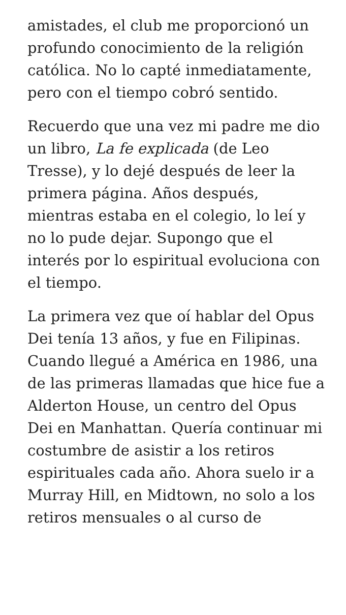amistades, el club me proporcionó un profundo conocimiento de la religión católica. No lo capté inmediatamente, pero con el tiempo cobró sentido.
Recuerdo que una vez mi padre me dio un libro, La fe explicada (de Leo Tresse), y lo dejé después de leer la primera página. Años después, mientras estaba en el colegio, lo leí y no lo pude dejar. Supongo que el interés por lo espiritual evoluciona con el tiempo.
La primera vez que oí hablar del Opus Dei tenía 13 años, y fue en Filipinas. Cuando llegué a América en 1986, una de las primeras llamadas que hice fue a Alderton House, un centro del Opus Dei en Manhattan. Quería continuar mi costumbre de asistir a los retiros espirituales cada año. Ahora suelo ir a Murray Hill, en Midtown, no solo a los retiros mensuales o al curso de